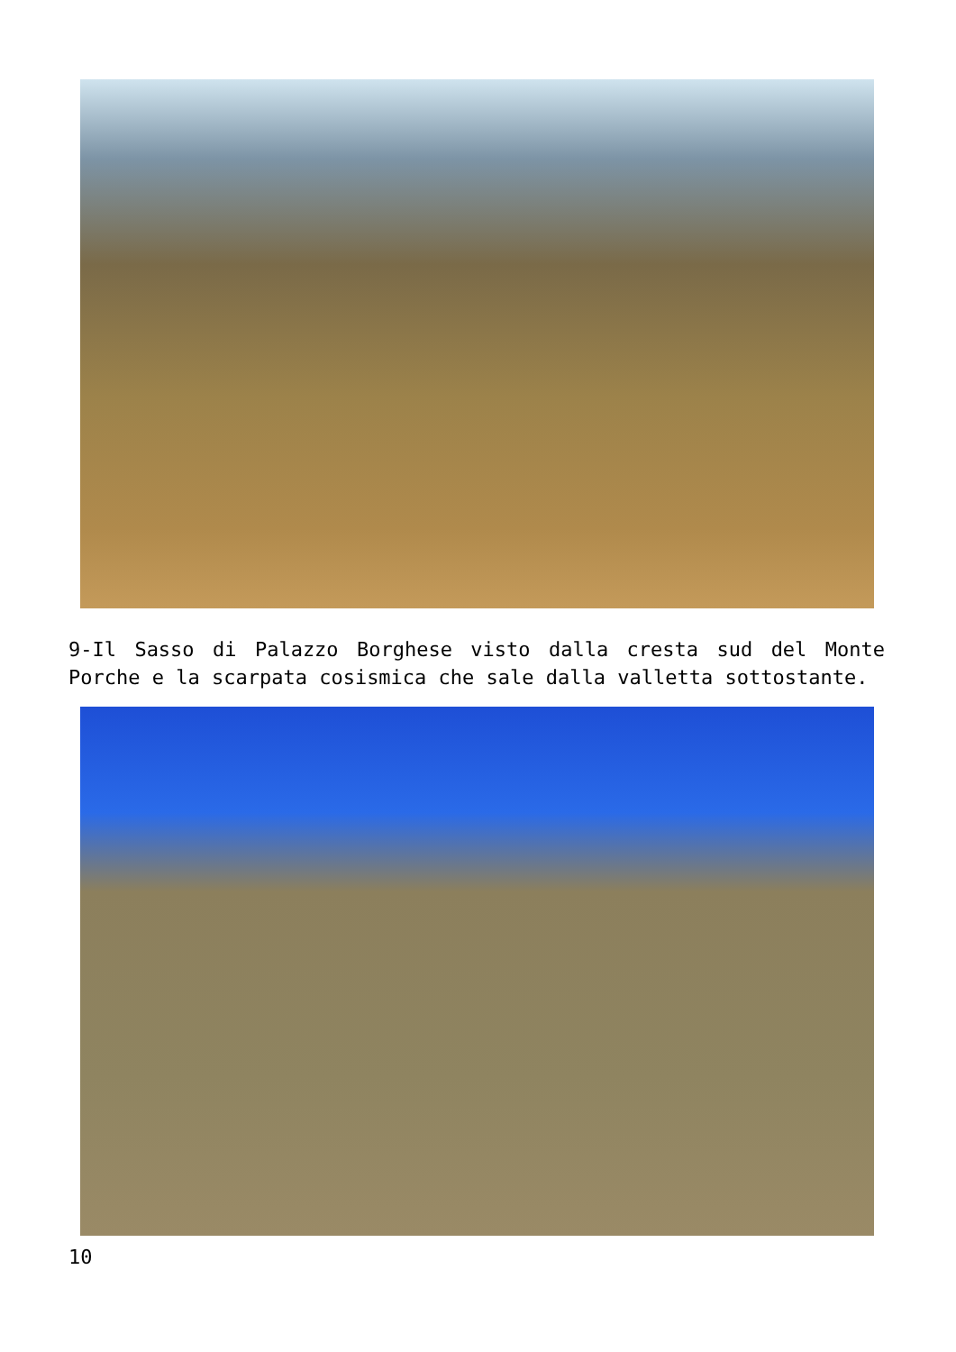9-Il Sasso di Palazzo Borghese visto dalla cresta sud del Monte Porche e la scarpata cosismica che sale dalla valletta sottostante.
10